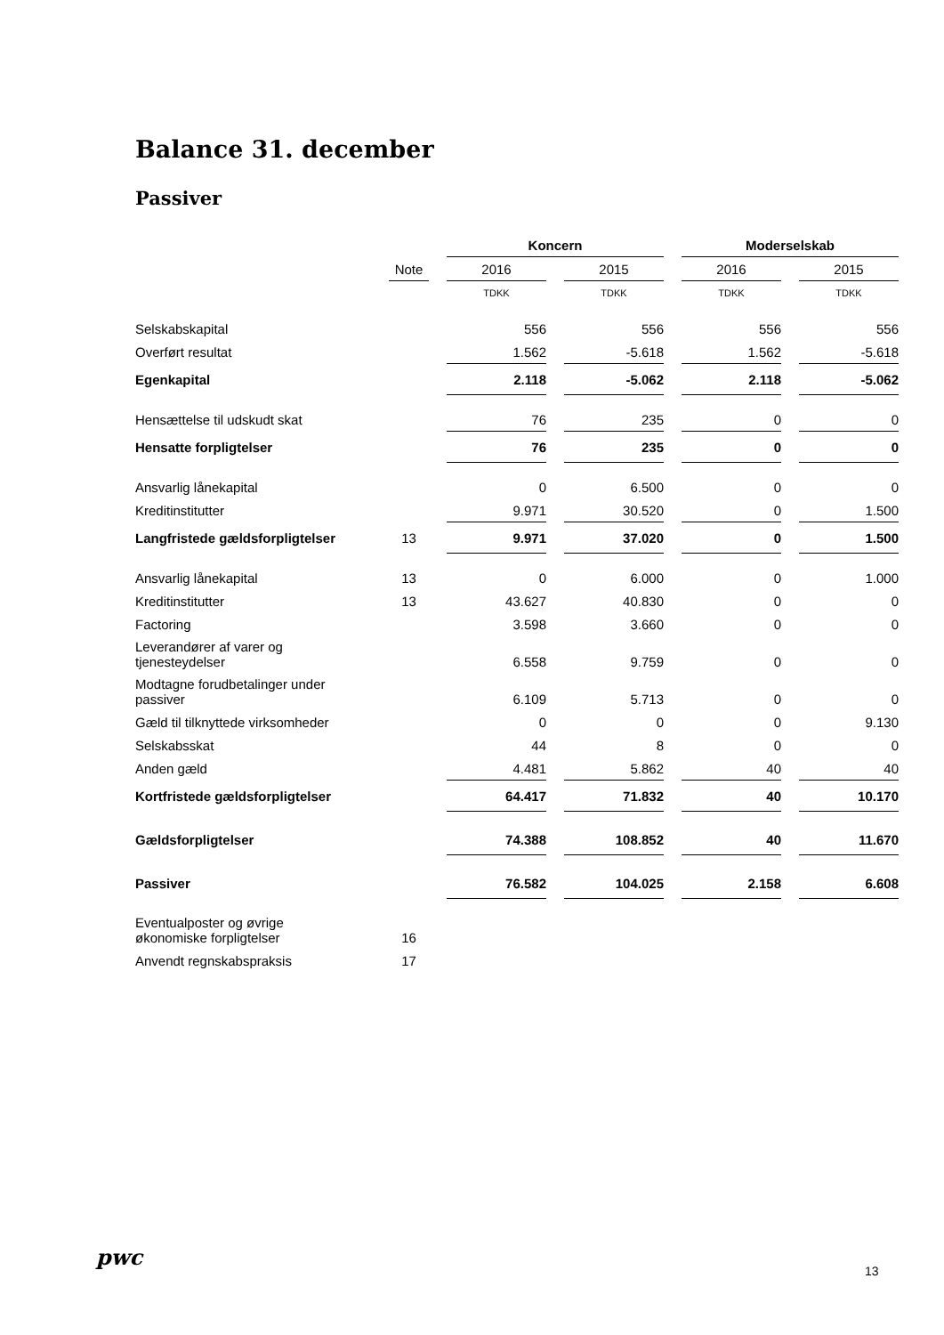Balance 31. december
Passiver
| | | Koncern | | Moderselskab | |
| | Note | 2016 | 2015 | 2016 | 2015 |
| | | TDKK | TDKK | TDKK | TDKK |
| Selskabskapital | | 556 | 556 | 556 | 556 |
| Overført resultat | | 1.562 | -5.618 | 1.562 | -5.618 |
| Egenkapital | | 2.118 | -5.062 | 2.118 | -5.062 |
| Hensættelse til udskudt skat | | 76 | 235 | 0 | 0 |
| Hensatte forpligtelser | | 76 | 235 | 0 | 0 |
| Ansvarlig lånekapital | | 0 | 6.500 | 0 | 0 |
| Kreditinstitutter | | 9.971 | 30.520 | 0 | 1.500 |
| Langfristede gældsforpligtelser | 13 | 9.971 | 37.020 | 0 | 1.500 |
| Ansvarlig lånekapital | 13 | 0 | 6.000 | 0 | 1.000 |
| Kreditinstitutter | 13 | 43.627 | 40.830 | 0 | 0 |
| Factoring | | 3.598 | 3.660 | 0 | 0 |
| Leverandører af varer og tjenesteydelser | | 6.558 | 9.759 | 0 | 0 |
| Modtagne forudbetalinger under passiver | | 6.109 | 5.713 | 0 | 0 |
| Gæld til tilknyttede virksomheder | | 0 | 0 | 0 | 9.130 |
| Selskabsskat | | 44 | 8 | 0 | 0 |
| Anden gæld | | 4.481 | 5.862 | 40 | 40 |
| Kortfristede gældsforpligtelser | | 64.417 | 71.832 | 40 | 10.170 |
| Gældsforpligtelser | | 74.388 | 108.852 | 40 | 11.670 |
| Passiver | | 76.582 | 104.025 | 2.158 | 6.608 |
| Eventualposter og øvrige økonomiske forpligtelser | 16 | | | | |
| Anvendt regnskabspraksis | 17 | | | | |
pwc
13